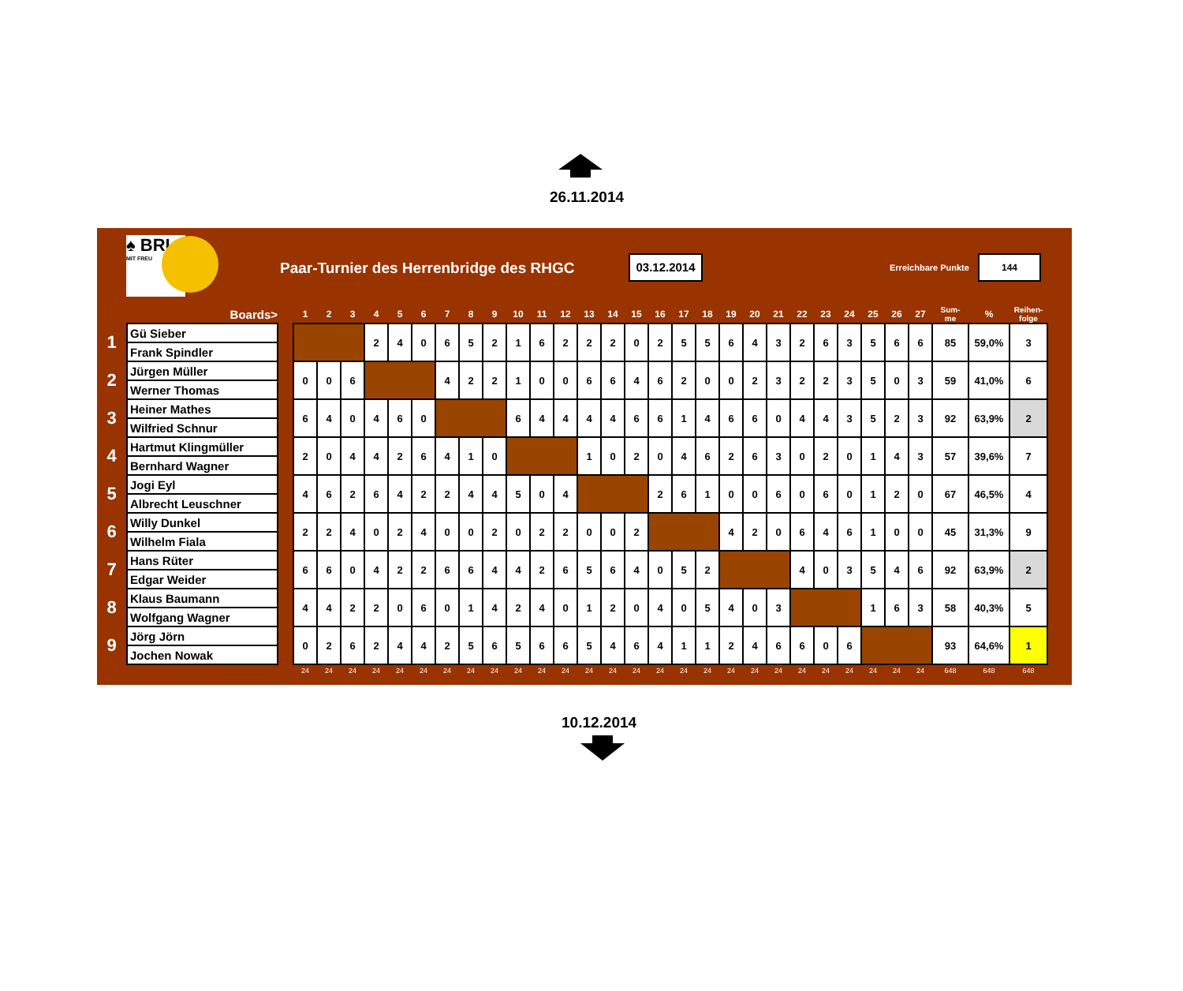26.11.2014
♠ BRI
MIT FREU
Paar-Turnier des Herrenbridge des RHGC
03.12.2014
Erreichbare Punkte
144
| | Boards> | | 1 | 2 | 3 | 4 | 5 | 6 | 7 | 8 | 9 | 10 | 11 | 12 | 13 | 14 | 15 | 16 | 17 | 18 | 19 | 20 | 21 | 22 | 23 | 24 | 25 | 26 | 27 | Sum- me | % | Reihen- folge |
| --- | --- | --- | --- | --- | --- | --- | --- | --- | --- | --- | --- | --- | --- | --- | --- | --- | --- | --- | --- | --- | --- | --- | --- | --- | --- | --- | --- | --- | --- | --- | --- | --- |
| 1 | Gü Sieber | | | | | 2 | 4 | 0 | 6 | 5 | 2 | 1 | 6 | 2 | 2 | 2 | 0 | 2 | 5 | 5 | 6 | 4 | 3 | 2 | 6 | 3 | 5 | 6 | 6 | 85 | 59,0% | 3 |
| | Frank Spindler | | | | | | | | | | | | | | | | | | | | | | | | | | | | | | | |
| 2 | Jürgen Müller | | 0 | 0 | 6 | | | | 4 | 2 | 2 | 1 | 0 | 0 | 6 | 6 | 4 | 6 | 2 | 0 | 0 | 2 | 3 | 2 | 2 | 3 | 5 | 0 | 3 | 59 | 41,0% | 6 |
| | Werner Thomas | | | | | | | | | | | | | | | | | | | | | | | | | | | | | | | |
| 3 | Heiner Mathes | | 6 | 4 | 0 | 4 | 6 | 0 | | | | 6 | 4 | 4 | 4 | 4 | 6 | 6 | 1 | 4 | 6 | 6 | 0 | 4 | 4 | 3 | 5 | 2 | 3 | 92 | 63,9% | 2 |
| | Wilfried Schnur | | | | | | | | | | | | | | | | | | | | | | | | | | | | | | | |
| 4 | Hartmut Klingmüller | | 2 | 0 | 4 | 4 | 2 | 6 | 4 | 1 | 0 | | | | 1 | 0 | 2 | 0 | 4 | 6 | 2 | 6 | 3 | 0 | 2 | 0 | 1 | 4 | 3 | 57 | 39,6% | 7 |
| | Bernhard Wagner | | | | | | | | | | | | | | | | | | | | | | | | | | | | | | | |
| 5 | Jogi Eyl | | 4 | 6 | 2 | 6 | 4 | 2 | 2 | 4 | 4 | 5 | 0 | 4 | | | | 2 | 6 | 1 | 0 | 0 | 6 | 0 | 6 | 0 | 1 | 2 | 0 | 67 | 46,5% | 4 |
| | Albrecht Leuschner | | | | | | | | | | | | | | | | | | | | | | | | | | | | | | | |
| 6 | Willy Dunkel | | 2 | 2 | 4 | 0 | 2 | 4 | 0 | 0 | 2 | 0 | 2 | 2 | 0 | 0 | 2 | | | | 4 | 2 | 0 | 6 | 4 | 6 | 1 | 0 | 0 | 45 | 31,3% | 9 |
| | Wilhelm Fiala | | | | | | | | | | | | | | | | | | | | | | | | | | | | | | | |
| 7 | Hans Rüter | | 6 | 6 | 0 | 4 | 2 | 2 | 6 | 6 | 4 | 4 | 2 | 6 | 5 | 6 | 4 | 0 | 5 | 2 | | | | 4 | 0 | 3 | 5 | 4 | 6 | 92 | 63,9% | 2 |
| | Edgar Weider | | | | | | | | | | | | | | | | | | | | | | | | | | | | | | | |
| 8 | Klaus Baumann | | 4 | 4 | 2 | 2 | 0 | 6 | 0 | 1 | 4 | 2 | 4 | 0 | 1 | 2 | 0 | 4 | 0 | 5 | 4 | 0 | 3 | | | | 1 | 6 | 3 | 58 | 40,3% | 5 |
| | Wolfgang Wagner | | | | | | | | | | | | | | | | | | | | | | | | | | | | | | | |
| 9 | Jörg Jörn | | 0 | 2 | 6 | 2 | 4 | 4 | 2 | 5 | 6 | 5 | 6 | 6 | 5 | 4 | 6 | 4 | 1 | 1 | 2 | 4 | 6 | 6 | 0 | 6 | | | | 93 | 64,6% | 1 |
| | Jochen Nowak | | | | | | | | | | | | | | | | | | | | | | | | | | | | | | | |
| | | | 24 | 24 | 24 | 24 | 24 | 24 | 24 | 24 | 24 | 24 | 24 | 24 | 24 | 24 | 24 | 24 | 24 | 24 | 24 | 24 | 24 | 24 | 24 | 24 | 24 | 24 | 24 | 648 | 648 | 648 |
10.12.2014